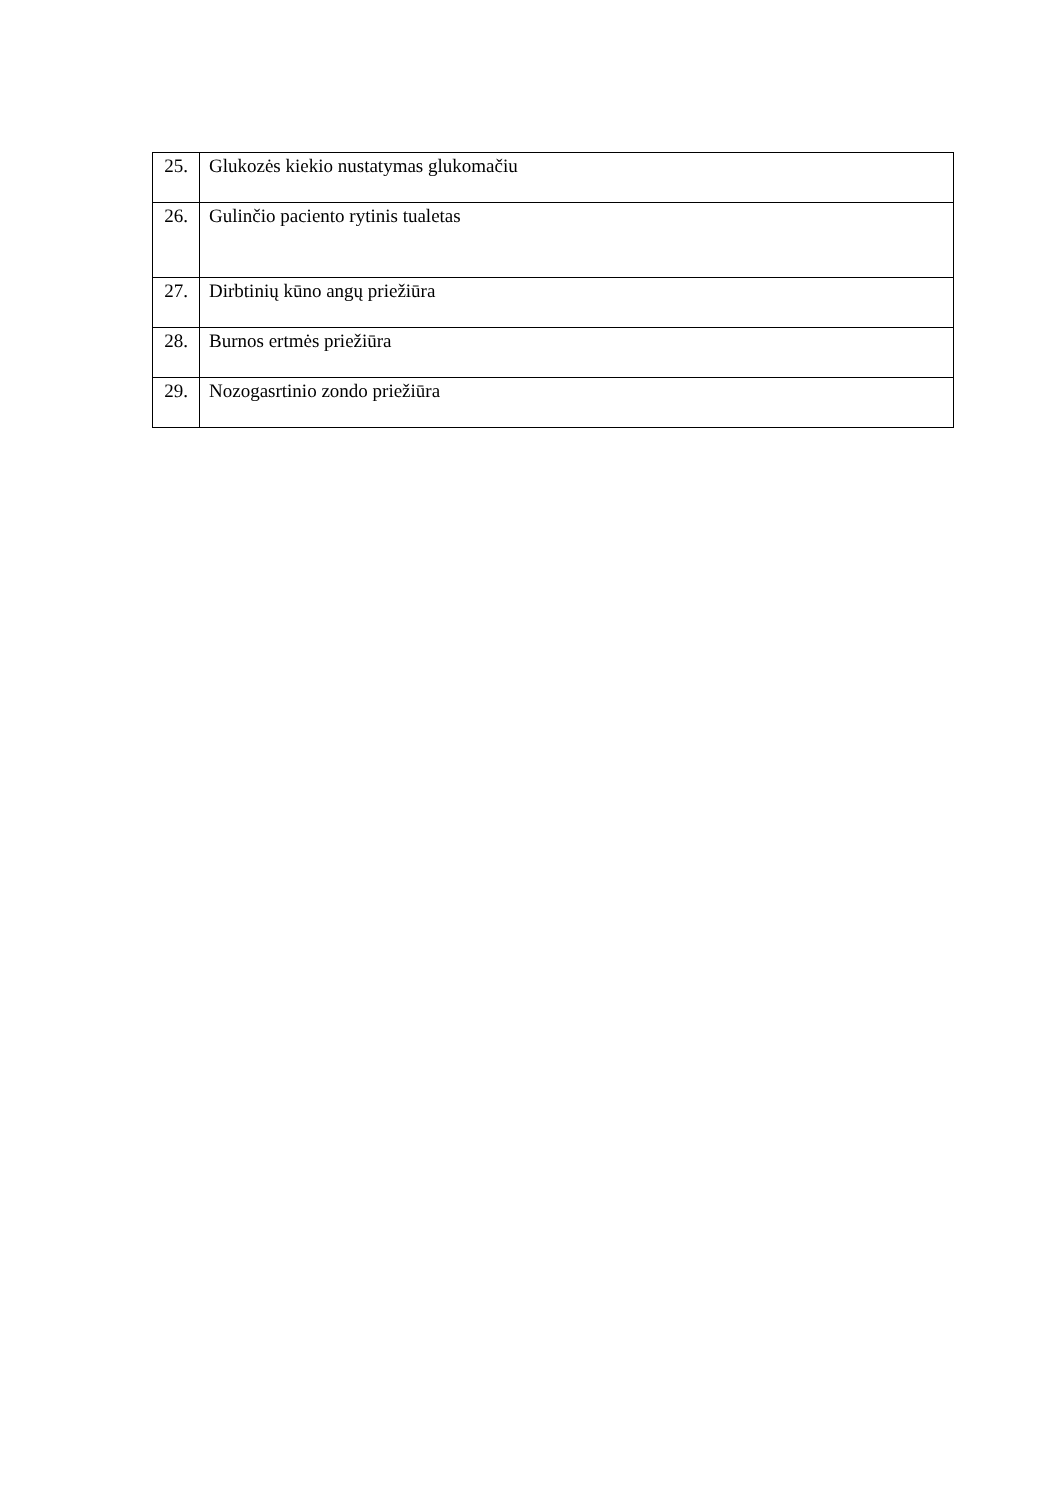| 25. | Glukozės kiekio nustatymas glukomačiu |
| 26. | Gulinčio paciento rytinis tualetas |
| 27. | Dirbtinių kūno angų priežiūra |
| 28. | Burnos ertmės priežiūra |
| 29. | Nozogasrtinio zondo priežiūra |